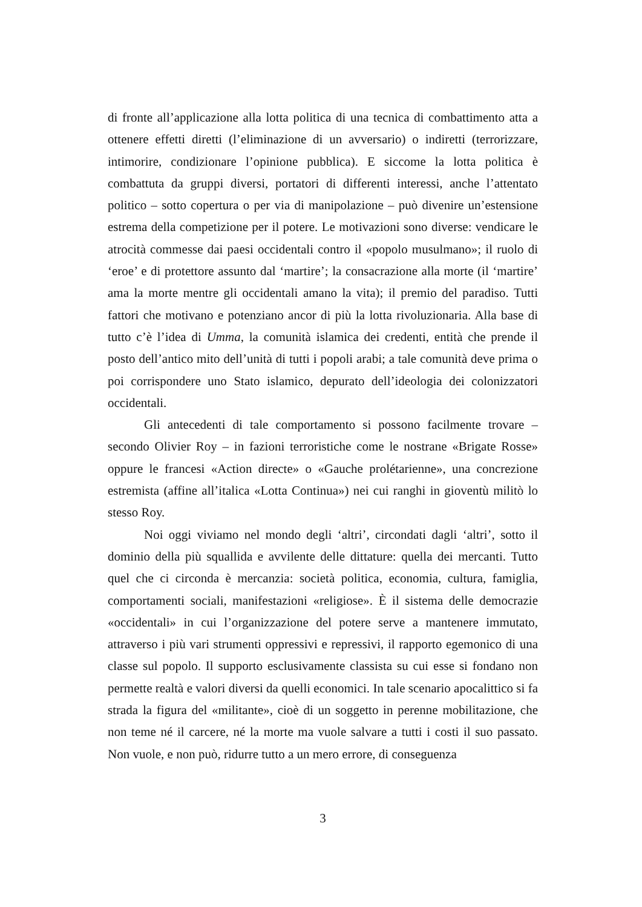di fronte all’applicazione alla lotta politica di una tecnica di combattimento atta a ottenere effetti diretti (l’eliminazione di un avversario) o indiretti (terrorizzare, intimorire, condizionare l’opinione pubblica). E siccome la lotta politica è combattuta da gruppi diversi, portatori di differenti interessi, anche l’attentato politico – sotto copertura o per via di manipolazione – può divenire un’estensione estrema della competizione per il potere. Le motivazioni sono diverse: vendicare le atrocità commesse dai paesi occidentali contro il «popolo musulmano»; il ruolo di ‘eroe’ e di protettore assunto dal ‘martire’; la consacrazione alla morte (il ‘martire’ ama la morte mentre gli occidentali amano la vita); il premio del paradiso. Tutti fattori che motivano e potenziano ancor di più la lotta rivoluzionaria. Alla base di tutto c’è l’idea di Umma, la comunità islamica dei credenti, entità che prende il posto dell’antico mito dell’unità di tutti i popoli arabi; a tale comunità deve prima o poi corrispondere uno Stato islamico, depurato dell’ideologia dei colonizzatori occidentali.
Gli antecedenti di tale comportamento si possono facilmente trovare – secondo Olivier Roy – in fazioni terroristiche come le nostrane «Brigate Rosse» oppure le francesi «Action directe» o «Gauche prolétarienne», una concrezione estremista (affine all’italica «Lotta Continua») nei cui ranghi in gioventù militò lo stesso Roy.
Noi oggi viviamo nel mondo degli ‘altri’, circondati dagli ‘altri’, sotto il dominio della più squallida e avvilente delle dittature: quella dei mercanti. Tutto quel che ci circonda è mercanzia: società politica, economia, cultura, famiglia, comportamenti sociali, manifestazioni «religiose». È il sistema delle democrazie «occidentali» in cui l’organizzazione del potere serve a mantenere immutato, attraverso i più vari strumenti oppressivi e repressivi, il rapporto egemonico di una classe sul popolo. Il supporto esclusivamente classista su cui esse si fondano non permette realtà e valori diversi da quelli economici. In tale scenario apocalittico si fa strada la figura del «militante», cioè di un soggetto in perenne mobilitazione, che non teme né il carcere, né la morte ma vuole salvare a tutti i costi il suo passato. Non vuole, e non può, ridurre tutto a un mero errore, di conseguenza
3